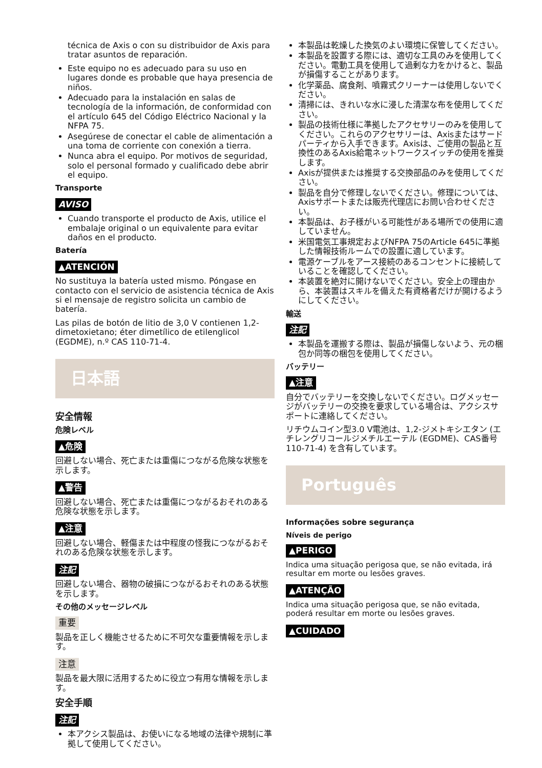técnica de Axis o con su distribuidor de Axis para tratar asuntos de reparación.
Este equipo no es adecuado para su uso en lugares donde es probable que haya presencia de niños.
Adecuado para la instalación en salas de tecnología de la información, de conformidad con el artículo 645 del Código Eléctrico Nacional y la NFPA 75.
Asegúrese de conectar el cable de alimentación a una toma de corriente con conexión a tierra.
Nunca abra el equipo. Por motivos de seguridad, solo el personal formado y cualificado debe abrir el equipo.
Transporte
AVISO
Cuando transporte el producto de Axis, utilice el embalaje original o un equivalente para evitar daños en el producto.
Batería
▲ATENCIÓN
No sustituya la batería usted mismo. Póngase en contacto con el servicio de asistencia técnica de Axis si el mensaje de registro solicita un cambio de batería.
Las pilas de botón de litio de 3,0 V contienen 1,2-dimetoxietano; éter dimetílico de etilenglicol (EGDME), n.º CAS 110-71-4.
日本語
安全情報
危険レベル
▲危険
回避しない場合、死亡または重傷につながる危険な状態を示します。
▲警告
回避しない場合、死亡または重傷につながるおそれのある危険な状態を示します。
▲注意
回避しない場合、軽傷または中程度の怪我につながるおそれのある危険な状態を示します。
注記
回避しない場合、器物の破損につながるおそれのある状態を示します。
その他のメッセージレベル
重要
製品を正しく機能させるために不可欠な重要情報を示します。
注意
製品を最大限に活用するために役立つ有用な情報を示します。
安全手順
注記
本アクシス製品は、お使いになる地域の法律や規制に準拠して使用してください。
本製品は乾燥した換気のよい環境に保管してください。
本製品を設置する際には、適切な工具のみを使用してください。電動工具を使用して過剰な力をかけると、製品が損傷することがあります。
化学薬品、腐食剤、噴霧式クリーナーは使用しないでください。
清掃には、きれいな水に浸した清潔な布を使用してください。
製品の技術仕様に準拠したアクセサリーのみを使用してください。これらのアクセサリーは、Axisまたはサードパーティから入手できます。Axisは、ご使用の製品と互換性のあるAxis給電ネットワークスイッチの使用を推奨します。
Axisが提供または推奨する交換部品のみを使用してください。
製品を自分で修理しないでください。修理については、Axisサポートまたは販売代理店にお問い合わせください。
本製品は、お子様がいる可能性がある場所での使用に適していません。
米国電気工事規定およびNFPA 75のArticle 645に準拠した情報技術ルームでの設置に適しています。
電源ケーブルをアース接続のあるコンセントに接続していることを確認してください。
本装置を絶対に開けないでください。安全上の理由から、本装置はスキルを備えた有資格者だけが開けるようにしてください。
輸送
注記
本製品を運搬する際は、製品が損傷しないよう、元の梱包か同等の梱包を使用してください。
バッテリー
▲注意
自分でバッテリーを交換しないでください。ログメッセージがバッテリーの交換を要求している場合は、アクシスサポートに連絡してください。
リチウムコイン型3.0 V電池は、1,2-ジメトキシエタン (エチレングリコールジメチルエーテル (EGDME)、CAS番号110-71-4) を含有しています。
Português
Informações sobre segurança
Níveis de perigo
▲PERIGO
Indica uma situação perigosa que, se não evitada, irá resultar em morte ou lesões graves.
▲ATENÇÃO
Indica uma situação perigosa que, se não evitada, poderá resultar em morte ou lesões graves.
▲CUIDADO